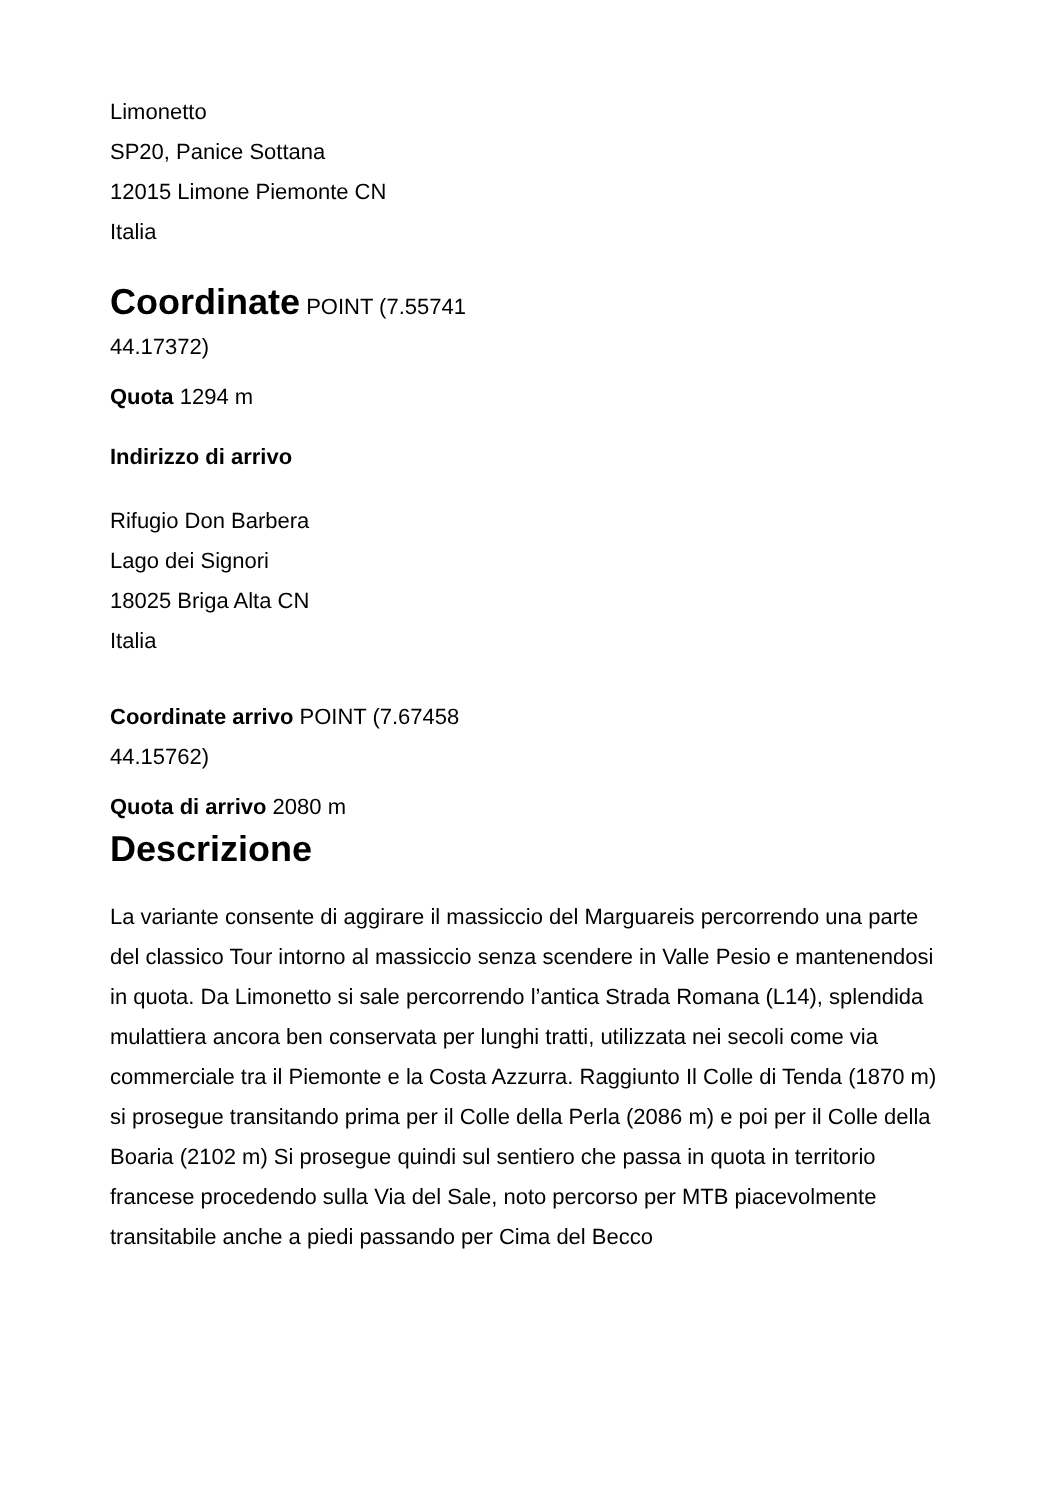Limonetto
SP20, Panice Sottana
12015 Limone Piemonte CN
Italia
Coordinate POINT (7.55741 44.17372)
Quota 1294 m
Indirizzo di arrivo
Rifugio Don Barbera
Lago dei Signori
18025 Briga Alta CN
Italia
Coordinate arrivo POINT (7.67458 44.15762)
Quota di arrivo 2080 m
Descrizione
La variante consente di aggirare il massiccio del Marguareis percorrendo una parte del classico Tour intorno al massiccio senza scendere in Valle Pesio e mantenendosi in quota. Da Limonetto si sale percorrendo l’antica Strada Romana (L14), splendida mulattiera ancora ben conservata per lunghi tratti, utilizzata nei secoli come via commerciale tra il Piemonte e la Costa Azzurra. Raggiunto Il Colle di Tenda (1870 m) si prosegue transitando prima per il Colle della Perla (2086 m) e poi per il Colle della Boaria (2102 m) Si prosegue quindi sul sentiero che passa in quota in territorio francese procedendo sulla Via del Sale, noto percorso per MTB piacevolmente transitabile anche a piedi passando per Cima del Becco